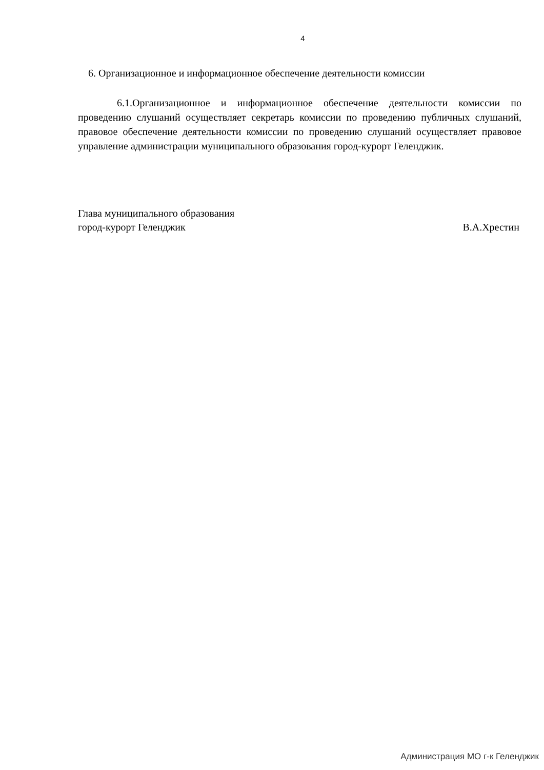4
6. Организационное и информационное обеспечение деятельности комиссии
6.1.Организационное и информационное обеспечение деятельности комиссии по проведению слушаний осуществляет секретарь комиссии по проведению публичных слушаний, правовое обеспечение деятельности комиссии по проведению слушаний осуществляет правовое управление администрации муниципального образования город-курорт Геленджик.
Глава муниципального образования
город-курорт Геленджик В.А.Хрестин
Администрация МО г-к Геленджик